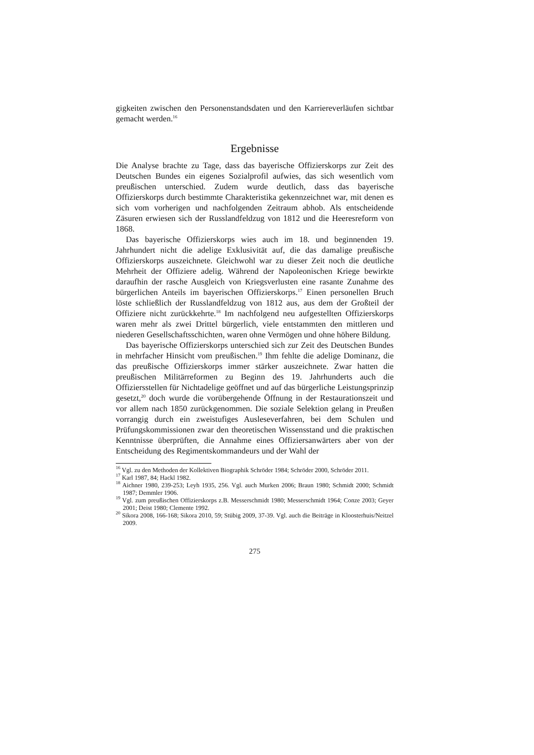gigkeiten zwischen den Personenstandsdaten und den Karriereverläufen sichtbar gemacht werden.<sup>16</sup>
Ergebnisse
Die Analyse brachte zu Tage, dass das bayerische Offizierskorps zur Zeit des Deutschen Bundes ein eigenes Sozialprofil aufwies, das sich wesentlich vom preußischen unterschied. Zudem wurde deutlich, dass das bayerische Offizierskorps durch bestimmte Charakteristika gekennzeichnet war, mit denen es sich vom vorherigen und nachfolgenden Zeitraum abhob. Als entscheidende Zäsuren erwiesen sich der Russlandfeldzug von 1812 und die Heeresreform von 1868.
Das bayerische Offizierskorps wies auch im 18. und beginnenden 19. Jahrhundert nicht die adelige Exklusivität auf, die das damalige preußische Offizierskorps auszeichnete. Gleichwohl war zu dieser Zeit noch die deutliche Mehrheit der Offiziere adelig. Während der Napoleonischen Kriege bewirkte daraufhin der rasche Ausgleich von Kriegsverlusten eine rasante Zunahme des bürgerlichen Anteils im bayerischen Offizierskorps.<sup>17</sup> Einen personellen Bruch löste schließlich der Russlandfeldzug von 1812 aus, aus dem der Großteil der Offiziere nicht zurückkehrte.<sup>18</sup> Im nachfolgend neu aufgestellten Offizierskorps waren mehr als zwei Drittel bürgerlich, viele entstammten den mittleren und niederen Gesellschaftsschichten, waren ohne Vermögen und ohne höhere Bildung.
Das bayerische Offizierskorps unterschied sich zur Zeit des Deutschen Bundes in mehrfacher Hinsicht vom preußischen.<sup>19</sup> Ihm fehlte die adelige Dominanz, die das preußische Offizierskorps immer stärker auszeichnete. Zwar hatten die preußischen Militärreformen zu Beginn des 19. Jahrhunderts auch die Offiziersstellen für Nichtadelige geöffnet und auf das bürgerliche Leistungsprinzip gesetzt,<sup>20</sup> doch wurde die vorübergehende Öffnung in der Restaurationszeit und vor allem nach 1850 zurückgenommen. Die soziale Selektion gelang in Preußen vorrangig durch ein zweistufiges Ausleseverfahren, bei dem Schulen und Prüfungskommissionen zwar den theoretischen Wissensstand und die praktischen Kenntnisse überprüften, die Annahme eines Offiziersanwärters aber von der Entscheidung des Regimentskommandeurs und der Wahl der
<sup>16</sup> Vgl. zu den Methoden der Kollektiven Biographik Schröder 1984; Schröder 2000, Schröder 2011.
<sup>17</sup> Karl 1987, 84; Hackl 1982.
<sup>18</sup> Aichner 1980, 239-253; Leyh 1935, 256. Vgl. auch Murken 2006; Braun 1980; Schmidt 2000; Schmidt 1987; Demmler 1906.
<sup>19</sup> Vgl. zum preußischen Offizierskorps z.B. Messerschmidt 1980; Messerschmidt 1964; Conze 2003; Geyer 2001; Deist 1980; Clemente 1992.
<sup>20</sup> Sikora 2008, 166-168; Sikora 2010, 59; Stübig 2009, 37-39. Vgl. auch die Beiträge in Kloosterhuis/Neitzel 2009.
275